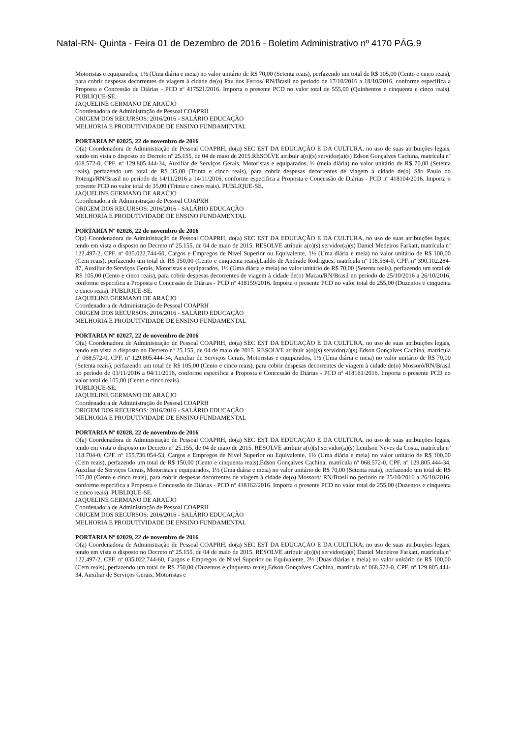Natal-RN- Quinta - Feira 01 de Dezembro de 2016 - Boletim Administrativo nº 4170 PÁG.9
Motoristas e equiparados, 1½ (Uma diária e meia) no valor unitário de R$ 70,00 (Setenta reais), perfazendo um total de R$ 105,00 (Cento e cinco reais), para cobrir despesas decorrentes de viagem à cidade de(o) Pau dos Ferros/ RN/Brasil no período de 17/10/2016 a 18/10/2016, conforme especifica a Proposta e Concessão de Diárias - PCD nº 417521/2016. Importa o presente PCD no valor total de 555,00 (Quinhentos e cinquenta e cinco reais). PUBLIQUE-SE.
JAQUELINE GERMANO DE ARAÚJO
Coordenadora de Administração de Pessoal COAPRH
ORIGEM DOS RECURSOS: 2016/2016 - SALÁRIO EDUCAÇÃO
MELHORIA E PRODUTIVIDADE DE ENSINO FUNDAMENTAL
PORTARIA Nº 02025, 22 de novembro de 2016
O(a) Coordenadora de Administração de Pessoal COAPRH, do(a) SEC EST DA EDUCAÇÃO E DA CULTURA, no uso de suas atribuições legais, tendo em vista o disposto no Decreto nº 25.155, de 04 de maio de 2015.RESOLVE atribuir a(o)(s) servidor(a)(s) Edson Gonçalves Cachina, matrícula nº 068.572-0, CPF. nº 129.805.444-34, Auxiliar de Serviços Gerais, Motoristas e equiparados, ½ (meia diária) no valor unitário de R$ 70,00 (Setenta reais), perfazendo um total de R$ 35,00 (Trinta e cinco reais), para cobrir despesas decorrentes de viagem à cidade de(o) São Paulo do Potengi/RN/Brasil no período de 14/11/2016 a 14/11/2016, conforme especifica a Proposta e Concessão de Diárias - PCD nº 418104/2016. Importa o presente PCD no valor total de 35,00 (Trinta e cinco reais). PUBLIQUE-SE.
JAQUELINE GERMANO DE ARAÚJO
Coordenadora de Administração de Pessoal COAPRH
ORIGEM DOS RECURSOS: 2016/2016 - SALÁRIO EDUCAÇÃO
MELHORIA E PRODUTIVIDADE DE ENSINO FUNDAMENTAL
PORTARIA Nº 02026, 22 de novembro de 2016
O(a) Coordenadora de Administração de Pessoal COAPRH, do(a) SEC EST DA EDUCAÇÃO E DA CULTURA, no uso de suas atribuições legais, tendo em vista o disposto no Decreto nº 25.155, de 04 de maio de 2015. RESOLVE atribuir a(o)(s) servidor(a)(s) Daniel Medeiros Farkatt, matrícula nº 122.497-2, CPF. nº 035.022.744-60, Cargos e Empregos de Nivel Superior ou Equivalente, 1½ (Uma diária e meia) no valor unitário de R$ 100,00 (Cem reais), perfazendo um total de R$ 150,00 (Cento e cinquenta reais),Laildo de Andrade Rodrigues, matrícula nº 118.564-0, CPF. nº 390.102.284-87, Auxiliar de Serviços Gerais, Motoristas e equiparados, 1½ (Uma diária e meia) no valor unitário de R$ 70,00 (Setenta reais), perfazendo um total de R$ 105,00 (Cento e cinco reais), para cobrir despesas decorrentes de viagem à cidade de(o) Macau/RN/Brasil no período de 25/10/2016 a 26/10/2016, conforme especifica a Proposta e Concessão de Diárias - PCD nº 418159/2016. Importa o presente PCD no valor total de 255,00 (Duzentos e cinquenta e cinco reais). PUBLIQUE-SE.
JAQUELINE GERMANO DE ARAÚJO
Coordenadora de Administração de Pessoal COAPRH
ORIGEM DOS RECURSOS: 2016/2016 - SALÁRIO EDUCAÇÃO
MELHORIA E PRODUTIVIDADE DE ENSINO FUNDAMENTAL
PORTARIA Nº 02027, 22 de novembro de 2016
O(a) Coordenadora de Administração de Pessoal COAPRH, do(a) SEC EST DA EDUCAÇÃO E DA CULTURA, no uso de suas atribuições legais, tendo em vista o disposto no Decreto nº 25.155, de 04 de maio de 2015. RESOLVE atribuir a(o)(s) servidor(a)(s) Edson Gonçalves Cachina, matrícula nº 068.572-0, CPF. nº 129.805.444-34, Auxiliar de Serviços Gerais, Motoristas e equiparados, 1½ (Uma diária e meia) no valor unitário de R$ 70,00 (Setenta reais), perfazendo um total de R$ 105,00 (Cento e cinco reais), para cobrir despesas decorrentes de viagem à cidade de(o) Mossoró/RN/Brasil no período de 03/11/2016 a 04/11/2016, conforme especifica a Proposta e Concessão de Diárias - PCD nº 418161/2016. Importa o presente PCD no valor total de 105,00 (Cento e cinco reais).
PUBLIQUE-SE.
JAQUELINE GERMANO DE ARAÚJO
Coordenadora de Administração de Pessoal COAPRH
ORIGEM DOS RECURSOS: 2016/2016 - SALÁRIO EDUCAÇÃO
MELHORIA E PRODUTIVIDADE DE ENSINO FUNDAMENTAL
PORTARIA Nº 02028, 22 de novembro de 2016
O(a) Coordenadora de Administração de Pessoal COAPRH, do(a) SEC EST DA EDUCAÇÃO E DA CULTURA, no uso de suas atribuições legais, tendo em vista o disposto no Decreto nº 25.155, de 04 de maio de 2015. RESOLVE atribuir a(o)(s) servidor(a)(s) Lenilson Neves da Costa, matrícula nº 118.704-0, CPF. nº 155.736.054-53, Cargos e Empregos de Nivel Superior ou Equivalente, 1½ (Uma diária e meia) no valor unitário de R$ 100,00 (Cem reais), perfazendo um total de R$ 150,00 (Cento e cinquenta reais),Edson Gonçalves Cachina, matrícula nº 068.572-0, CPF. nº 129.805.444-34, Auxiliar de Serviços Gerais, Motoristas e equiparados, 1½ (Uma diária e meia) no valor unitário de R$ 70,00 (Setenta reais), perfazendo um total de R$ 105,00 (Cento e cinco reais), para cobrir despesas decorrentes de viagem à cidade de(o) Mossoró/ RN/Brasil no período de 25/10/2016 a 26/10/2016, conforme especifica a Proposta e Concessão de Diárias - PCD nº 418162/2016. Importa o presente PCD no valor total de 255,00 (Duzentos e cinquenta e cinco reais). PUBLIQUE-SE.
JAQUELINE GERMANO DE ARAÚJO
Coordenadora de Administração de Pessoal COAPRH
ORIGEM DOS RECURSOS: 2016/2016 - SALÁRIO EDUCAÇÃO
MELHORIA E PRODUTIVIDADE DE ENSINO FUNDAMENTAL
PORTARIA Nº 02029, 22 de novembro de 2016
O(a) Coordenadora de Administração de Pessoal COAPRH, do(a) SEC EST DA EDUCAÇÃO E DA CULTURA, no uso de suas atribuições legais, tendo em vista o disposto no Decreto nº 25.155, de 04 de maio de 2015. RESOLVE atribuir a(o)(s) servidor(a)(s) Daniel Medeiros Farkatt, matrícula nº 122.497-2, CPF. nº 035.022.744-60, Cargos e Empregos de Nivel Superior ou Equivalente, 2½ (Duas diárias e meia) no valor unitário de R$ 100,00 (Cem reais), perfazendo um total de R$ 250,00 (Duzentos e cinquenta reais),Edson Gonçalves Cachina, matrícula nº 068.572-0, CPF. nº 129.805.444-34, Auxiliar de Serviços Gerais, Motoristas e